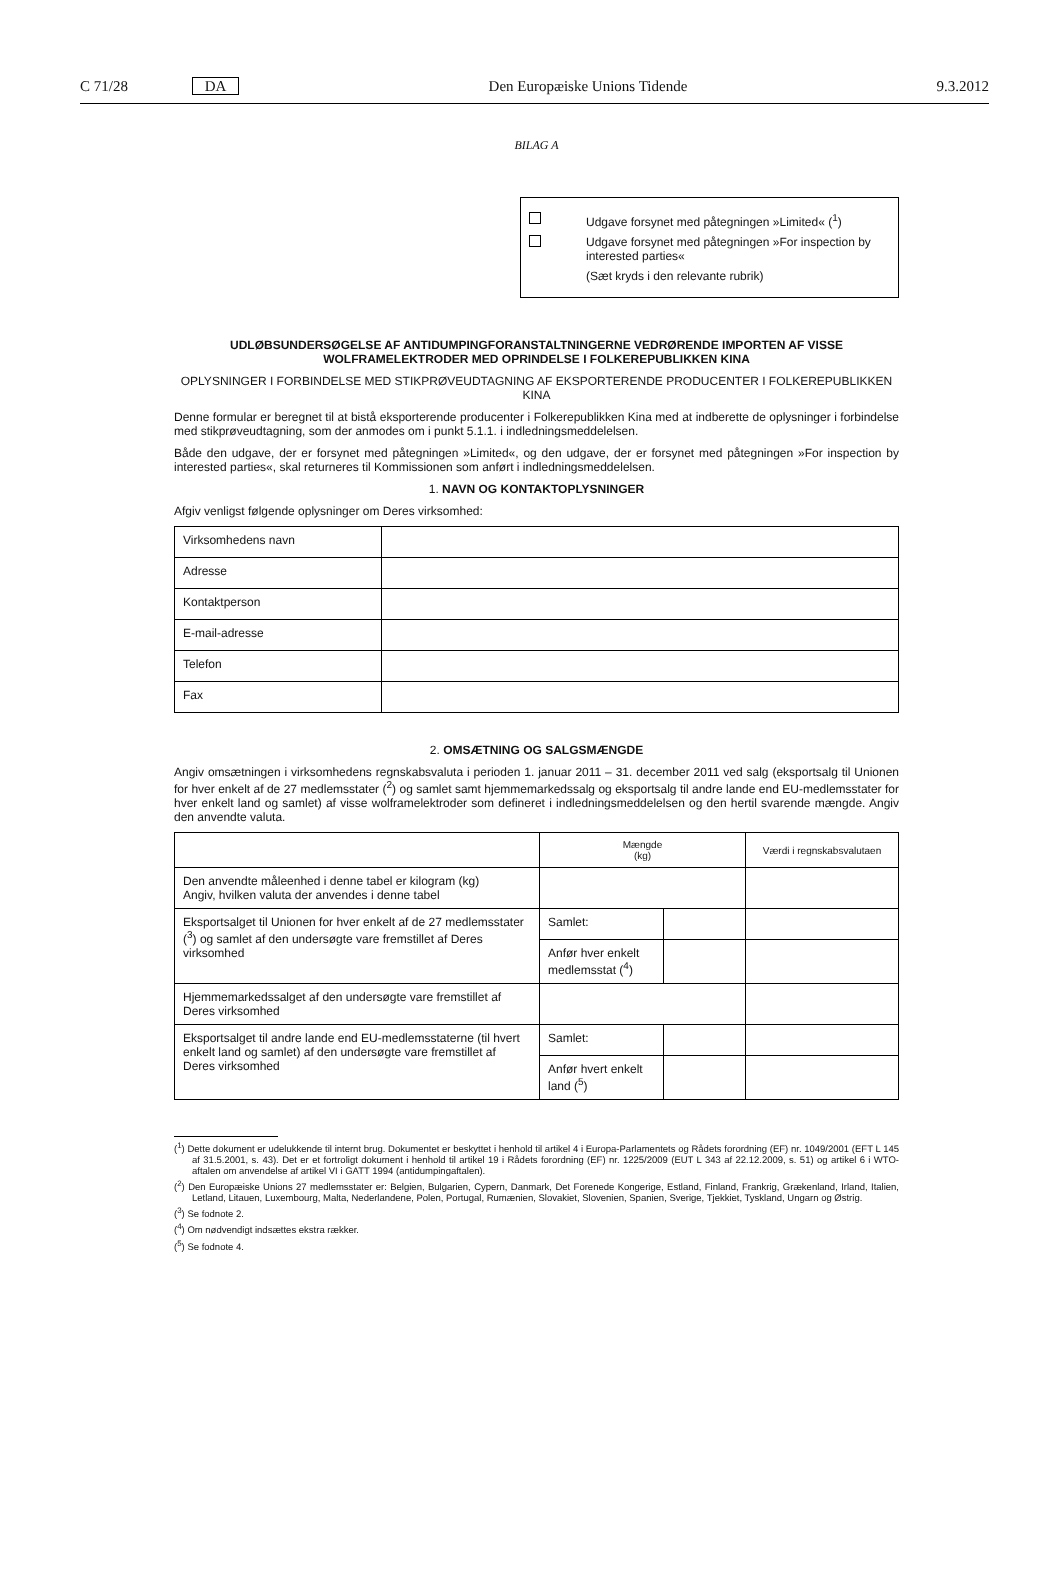C 71/28 DA Den Europæiske Unions Tidende 9.3.2012
BILAG A
Udgave forsynet med påtegningen »Limited« (<sup>1</sup>)
Udgave forsynet med påtegningen »For inspection by interested parties«
(Sæt kryds i den relevante rubrik)
UDLØBSUNDERSØGELSE AF ANTIDUMPINGFORANSTALTNINGERNE VEDRØRENDE IMPORTEN AF VISSE WOLFRAMELEKTRODER MED OPRINDELSE I FOLKEREPUBLIKKEN KINA
OPLYSNINGER I FORBINDELSE MED STIKPRØVEUDTAGNING AF EKSPORTERENDE PRODUCENTER I FOLKEREPUBLIKKEN KINA
Denne formular er beregnet til at bistå eksporterende producenter i Folkerepublikken Kina med at indberette de oplysninger i forbindelse med stikprøveudtagning, som der anmodes om i punkt 5.1.1. i indledningsmeddelelsen.
Både den udgave, der er forsynet med påtegningen »Limited«, og den udgave, der er forsynet med påtegningen »For inspection by interested parties«, skal returneres til Kommissionen som anført i indledningsmeddelelsen.
1. NAVN OG KONTAKTOPLYSNINGER
Afgiv venligst følgende oplysninger om Deres virksomhed:
| Virksomhedens navn | |
| Adresse | |
| Kontaktperson | |
| E-mail-adresse | |
| Telefon | |
| Fax | |
2. OMSÆTNING OG SALGSMÆNGDE
Angiv omsætningen i virksomhedens regnskabsvaluta i perioden 1. januar 2011 – 31. december 2011 ved salg (eksportsalg til Unionen for hver enkelt af de 27 medlemsstater (<sup>2</sup>) og samlet samt hjemmemarkedssalg og eksportsalg til andre lande end EU-medlemsstater for hver enkelt land og samlet) af visse wolframelektroder som defineret i indledningsmeddelelsen og den hertil svarende mængde. Angiv den anvendte valuta.
| | Mængde (kg) | | Værdi i regnskabsvalutaen |
| Den anvendte måleenhed i denne tabel er kilogram (kg) Angiv, hvilken valuta der anvendes i denne tabel | | | |
| Eksportsalget til Unionen for hver enkelt af de 27 medlemsstater (<sup>3</sup>) og samlet af den undersøgte vare fremstillet af Deres virksomhed | Samlet: | | |
| | Anfør hver enkelt medlemsstat (<sup>4</sup>) | | |
| Hjemmemarkedssalget af den undersøgte vare fremstillet af Deres virksomhed | | | |
| Eksportsalget til andre lande end EU-medlemsstaterne (til hvert enkelt land og samlet) af den undersøgte vare fremstillet af Deres virksomhed | Samlet: | | |
| | Anfør hvert enkelt land (<sup>5</sup>) | | |
(<sup>1</sup>) Dette dokument er udelukkende til internt brug. Dokumentet er beskyttet i henhold til artikel 4 i Europa-Parlamentets og Rådets forordning (EF) nr. 1049/2001 (EFT L 145 af 31.5.2001, s. 43). Det er et fortroligt dokument i henhold til artikel 19 i Rådets forordning (EF) nr. 1225/2009 (EUT L 343 af 22.12.2009, s. 51) og artikel 6 i WTO-aftalen om anvendelse af artikel VI i GATT 1994 (antidumpingaftalen).
(<sup>2</sup>) Den Europæiske Unions 27 medlemsstater er: Belgien, Bulgarien, Cypern, Danmark, Det Forenede Kongerige, Estland, Finland, Frankrig, Grækenland, Irland, Italien, Letland, Litauen, Luxembourg, Malta, Nederlandene, Polen, Portugal, Rumænien, Slovakiet, Slovenien, Spanien, Sverige, Tjekkiet, Tyskland, Ungarn og Østrig.
(<sup>3</sup>) Se fodnote 2.
(<sup>4</sup>) Om nødvendigt indsættes ekstra rækker.
(<sup>5</sup>) Se fodnote 4.